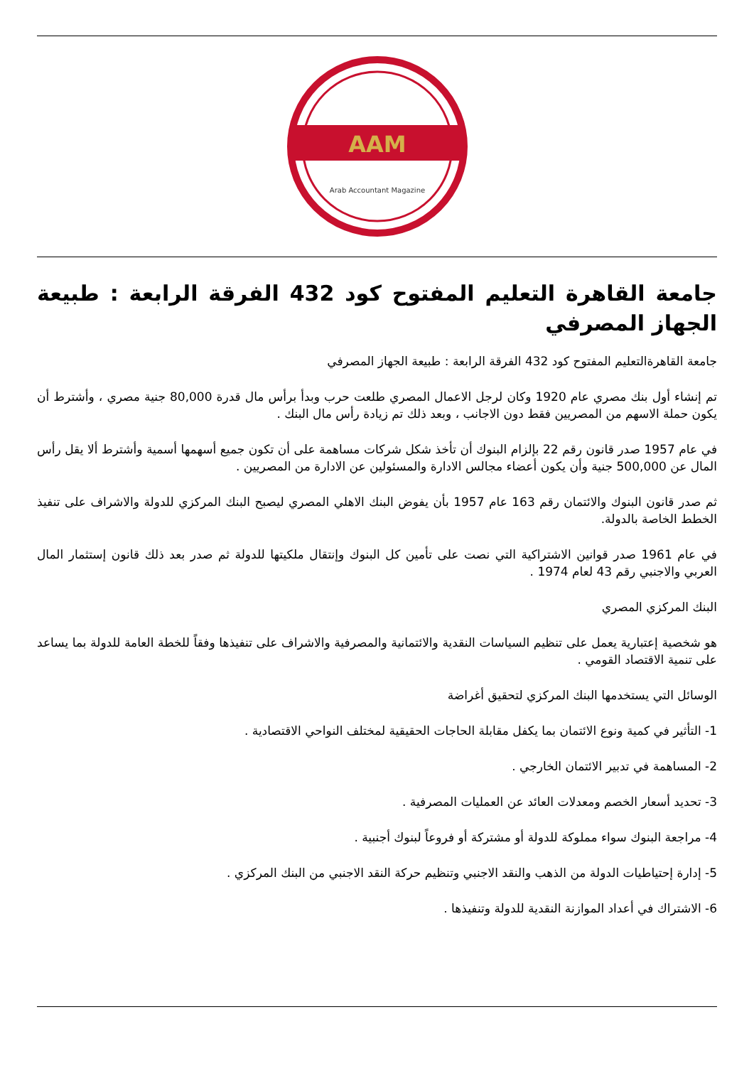AAM
Arab Accountant Magazine
جامعة القاهرة التعليم المفتوح كود 432 الفرقة الرابعة : طبيعة الجهاز المصرفي
جامعة القاهرةالتعليم المفتوح كود 432 الفرقة الرابعة : طبيعة الجهاز المصرفي
تم إنشاء أول بنك مصري عام 1920 وكان لرجل الاعمال المصري طلعت حرب وبدأ برأس مال قدرة 80,000 جنية مصري ، وأشترط أن يكون حملة الاسهم من المصريين فقط دون الاجانب ، وبعد ذلك تم زيادة رأس مال البنك .
في عام 1957 صدر قانون رقم 22 بإلزام البنوك أن تأخذ شكل شركات مساهمة على أن تكون جميع أسهمها أسمية وأشترط ألا يقل رأس المال عن 500,000 جنية وأن يكون أعضاء مجالس الادارة والمسئولين عن الادارة من المصريين .
ثم صدر قانون البنوك والائتمان رقم 163 عام 1957 بأن يفوض البنك الاهلي المصري ليصبح البنك المركزي للدولة والاشراف على تنفيذ الخطط الخاصة بالدولة.
في عام 1961 صدر قوانين الاشتراكية التي نصت على تأمين كل البنوك وإنتقال ملكيتها للدولة ثم صدر بعد ذلك قانون إستثمار المال العربي والاجنبي رقم 43 لعام 1974 .
البنك المركزي المصري
هو شخصية إعتبارية يعمل على تنظيم السياسات النقدية والائتمانية والمصرفية والاشراف على تنفيذها وفقاً للخطة العامة للدولة بما يساعد على تنمية الاقتصاد القومي .
الوسائل التي يستخدمها البنك المركزي لتحقيق أغراضة
1- التأثير في كمية ونوع الائتمان بما يكفل مقابلة الحاجات الحقيقية لمختلف النواحي الاقتصادية .
2- المساهمة في تدبير الائتمان الخارجي .
3- تحديد أسعار الخصم ومعدلات العائد عن العمليات المصرفية .
4- مراجعة البنوك سواء مملوكة للدولة أو مشتركة أو فروعاً لبنوك أجنبية .
5- إدارة إحتياطيات الدولة من الذهب والنقد الاجنبي وتنظيم حركة النقد الاجنبي من البنك المركزي .
6- الاشتراك في أعداد الموازنة النقدية للدولة وتنفيذها .